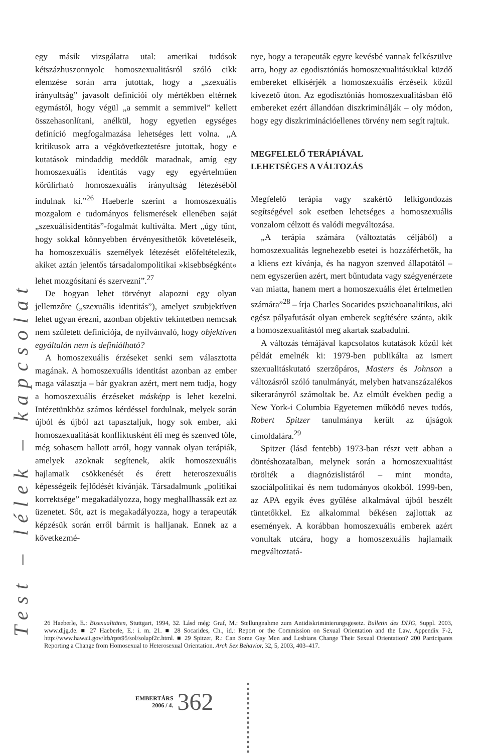Test – lélek – kapcsolat
egy másik vizsgálatra utal: amerikai tudósok kétszázhuszonnyolc homoszexualitásról szóló cikk elemzése során arra jutottak, hogy a „szexuális irányultság” javasolt definíciói oly mértékben eltérnek egymástól, hogy végül „a semmit a semmivel” kellett összehasonlítani, anélkül, hogy egyetlen egységes definíció megfogalmazása lehetséges lett volna. „A kritikusok arra a végkövetkeztetésre jutottak, hogy e kutatások mindaddig meddők maradnak, amíg egy homoszexuális identitás vagy egy egyértelműen körülírható homoszexuális irányultság létezéséből indulnak ki.”<sup>26</sup> Haeberle szerint a homoszexuális mozgalom e tudományos felismerések ellenében saját „szexuálisidentitás”-fogalmát kultiválta. Mert „úgy tűnt, hogy sokkal könnyebben érvényesíthetők követeléseik, ha homoszexuális személyek létezését előfeltételezik, akiket aztán jelentős társadalompolitikai »kisebbségként« lehet mozgósítani és szervezni”.<sup>27</sup>
De hogyan lehet törvényt alapozni egy olyan jellemzőre („szexuális identitás”), amelyet szubjektíven lehet ugyan érezni, azonban objektív tekintetben nemcsak nem született definíciója, de nyilvánvaló, hogy objektíven egyáltalán nem is definiálható?
A homoszexuális érzéseket senki sem választotta magának. A homoszexuális identitást azonban az ember maga választja – bár gyakran azért, mert nem tudja, hogy a homoszexuális érzéseket másképp is lehet kezelni. Intézetünkhöz számos kérdéssel fordulnak, melyek során újból és újból azt tapasztaljuk, hogy sok ember, aki homoszexualitását konfliktusként éli meg és szenved tőle, még sohasem hallott arról, hogy vannak olyan terápiák, amelyek azoknak segítenek, akik homoszexuális hajlamaik csökkenését és érett heteroszexuális képességeik fejlődését kívánják. Társadalmunk „politikai korrektsége” megakadályozza, hogy meghallhassák ezt az üzenetet. Sőt, azt is megakadályozza, hogy a terapeuták képzésük során erről bármit is halljanak. Ennek az a következmé-
nye, hogy a terapeuták egyre kevésbé vannak felkészülve arra, hogy az egodisztóniás homoszexualitásukkal küzdő embereket elkísérjék a homoszexuális érzéseik közül kivezető úton. Az egodisztóniás homoszexualitásban élő embereket ezért állandóan diszkriminálják – oly módon, hogy egy diszkriminációellenes törvény nem segít rajtuk.
MEGFELELŐ TERÁPIÁVAL
LEHETSÉGES A VÁLTOZÁS
Megfelelő terápia vagy szakértő lelkigondozás segítségével sok esetben lehetséges a homoszexuális vonzalom célzott és valódi megváltozása.
„A terápia számára (változtatás céljából) a homoszexualitás legnehezebb esetei is hozzáférhetők, ha a kliens ezt kívánja, és ha nagyon szenved állapotától – nem egyszerűen azért, mert bűntudata vagy szégyenérzete van miatta, hanem mert a homoszexuális élet értelmetlen számára”<sup>28</sup> – írja Charles Socarides pszichoanalitikus, aki egész pályafutását olyan emberek segítésére szánta, akik a homoszexualitástól meg akartak szabadulni.
A változás témájával kapcsolatos kutatások közül két példát emelnék ki: 1979-ben publikálta az ismert szexualitáskutató szerzőpáros, Masters és Johnson a változásról szóló tanulmányát, melyben hatvanszázalékos sikerarányról számoltak be. Az elmúlt években pedig a New York-i Columbia Egyetemen működő neves tudós, Robert Spitzer tanulmánya került az újságok címoldalára.<sup>29</sup>
Spitzer (lásd fentebb) 1973-ban részt vett abban a döntéshozatalban, melynek során a homoszexualitást törölték a diagnózislistáról – mint mondta, szociálpolitikai és nem tudományos okokból. 1999-ben, az APA egyik éves gyűlése alkalmával újból beszélt tüntetőkkel. Ez alkalommal békésen zajlottak az események. A korábban homoszexuális emberek azért vonultak utcára, hogy a homoszexuális hajlamaik megváltoztatá-
26 Haeberle, E.: Bisexualitäten, Stuttgart, 1994, 32. Lásd még: Graf, M.: Stellungnahme zum Antidiskriminierungsgesetz. Bulletin des DIJG, Suppl. 2003, www.dijg.de. ■ 27 Haeberle, E.: i. m. 21. ■ 28 Socarides, Ch., id.: Report or the Commission on Sexual Orientation and the Law, Appendix F-2, http://www.hawaii.gov/lrb/rpts95/sol/solapf2c.html. ■ 29 Spitzer, R.: Can Some Gay Men and Lesbians Change Their Sexual Orientation? 200 Participants Reporting a Change from Homosexual to Heterosexual Orientation. Arch Sex Behavior, 32, 5, 2003, 403–417.
EMBERTÁRS
2006 / 4.
362